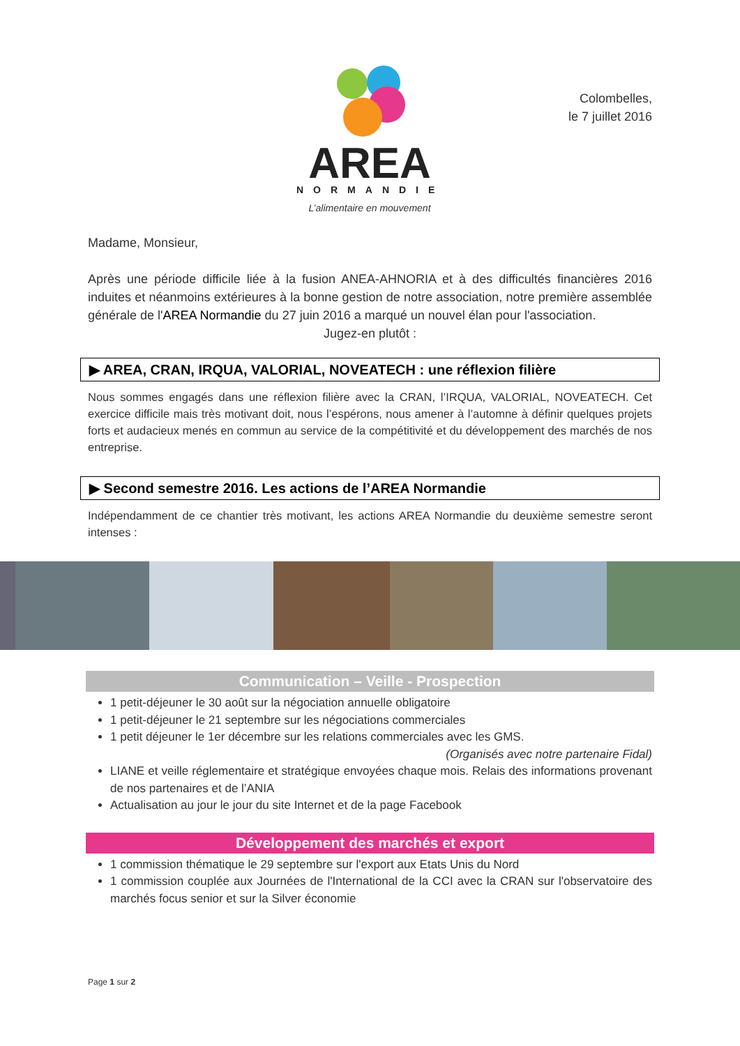AREA
NORMANDIE
L’alimentaire en mouvement
Colombelles,
le 7 juillet 2016
Madame, Monsieur,
Après une période difficile liée à la fusion ANEA-AHNORIA et à des difficultés financières 2016 induites et néanmoins extérieures à la bonne gestion de notre association, notre première assemblée générale de l'AREA Normandie du 27 juin 2016 a marqué un nouvel élan pour l'association.
Jugez-en plutôt :
▶ AREA, CRAN, IRQUA, VALORIAL, NOVEATECH : une réflexion filière
Nous sommes engagés dans une réflexion filière avec la CRAN, l’IRQUA, VALORIAL, NOVEATECH. Cet exercice difficile mais très motivant doit, nous l’espérons, nous amener à l’automne à définir quelques projets forts et audacieux menés en commun au service de la compétitivité et du développement des marchés de nos entreprise.
▶ Second semestre 2016. Les actions de l’AREA Normandie
Indépendamment de ce chantier très motivant, les actions AREA Normandie du deuxième semestre seront intenses :
Communication – Veille - Prospection
1 petit-déjeuner le 30 août sur la négociation annuelle obligatoire
1 petit-déjeuner le 21 septembre sur les négociations commerciales
1 petit déjeuner le 1er décembre sur les relations commerciales avec les GMS.
(Organisés avec notre partenaire Fidal)
LIANE et veille réglementaire et stratégique envoyées chaque mois. Relais des informations provenant de nos partenaires et de l’ANIA
Actualisation au jour le jour du site Internet et de la page Facebook
Développement des marchés et export
1 commission thématique le 29 septembre sur l'export aux Etats Unis du Nord
1 commission couplée aux Journées de l'International de la CCI avec la CRAN sur l'observatoire des marchés focus senior et sur la Silver économie
Page 1 sur 2